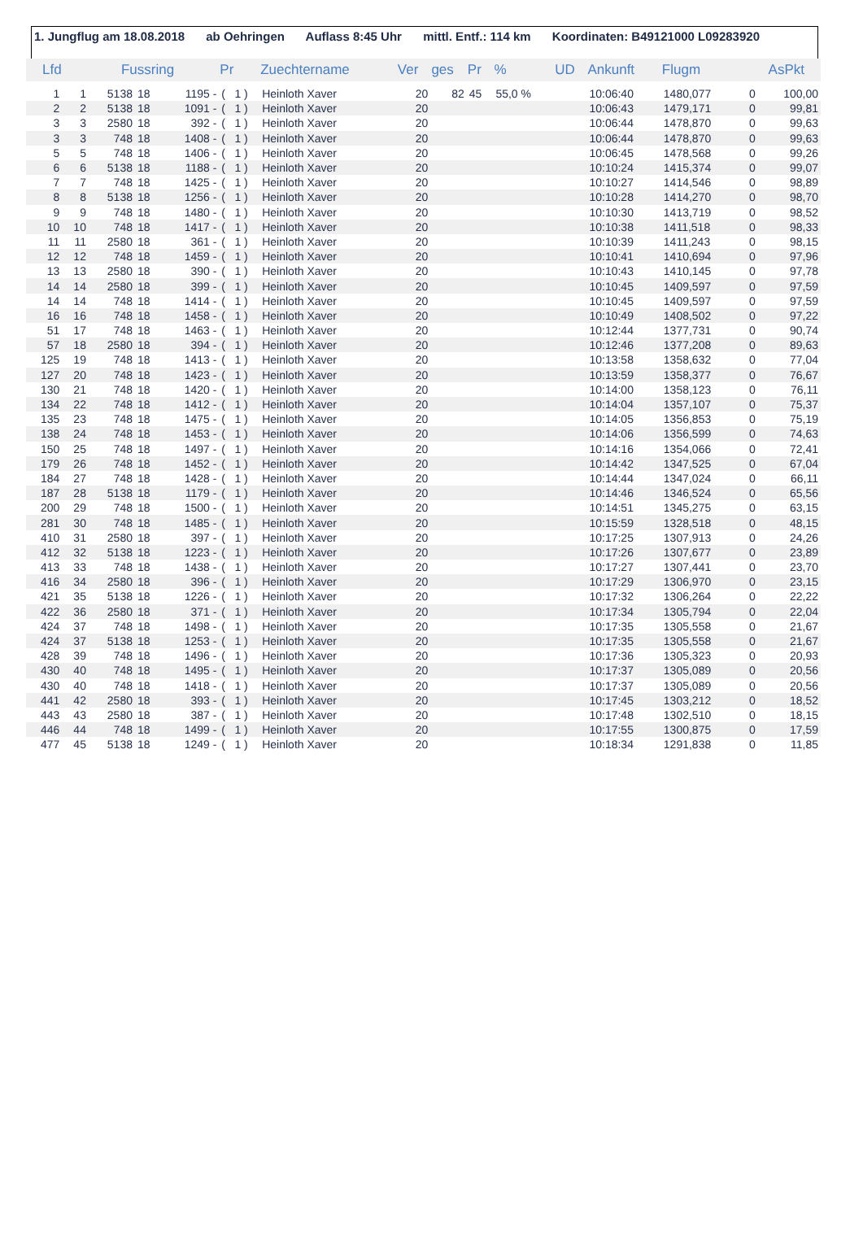1. Jungflug am 18.08.2018 ab Oehringen Auflass 8:45 Uhr mittl. Entf.: 114 km Koordinaten: B49121000 L09283920
| Lfd | | Fussring | | | Pr | | Zuechtername | Ver | ges | Pr | % | UD | Ankunft | Flugm | AsPkt | |
| --- | --- | --- | --- | --- | --- | --- | --- | --- | --- | --- | --- | --- | --- | --- | --- | --- |
| 1 | 1 | 5138 | 18 | 1195 - | ( | 1 ) | Heinloth Xaver | 20 | 82 | 45 | 55,0 % | | 10:06:40 | 1480,077 | 0 | 100,00 |
| 2 | 2 | 5138 | 18 | 1091 - | ( | 1 ) | Heinloth Xaver | 20 | | | | | 10:06:43 | 1479,171 | 0 | 99,81 |
| 3 | 3 | 2580 | 18 | 392 - | ( | 1 ) | Heinloth Xaver | 20 | | | | | 10:06:44 | 1478,870 | 0 | 99,63 |
| 3 | 3 | 748 | 18 | 1408 - | ( | 1 ) | Heinloth Xaver | 20 | | | | | 10:06:44 | 1478,870 | 0 | 99,63 |
| 5 | 5 | 748 | 18 | 1406 - | ( | 1 ) | Heinloth Xaver | 20 | | | | | 10:06:45 | 1478,568 | 0 | 99,26 |
| 6 | 6 | 5138 | 18 | 1188 - | ( | 1 ) | Heinloth Xaver | 20 | | | | | 10:10:24 | 1415,374 | 0 | 99,07 |
| 7 | 7 | 748 | 18 | 1425 - | ( | 1 ) | Heinloth Xaver | 20 | | | | | 10:10:27 | 1414,546 | 0 | 98,89 |
| 8 | 8 | 5138 | 18 | 1256 - | ( | 1 ) | Heinloth Xaver | 20 | | | | | 10:10:28 | 1414,270 | 0 | 98,70 |
| 9 | 9 | 748 | 18 | 1480 - | ( | 1 ) | Heinloth Xaver | 20 | | | | | 10:10:30 | 1413,719 | 0 | 98,52 |
| 10 | 10 | 748 | 18 | 1417 - | ( | 1 ) | Heinloth Xaver | 20 | | | | | 10:10:38 | 1411,518 | 0 | 98,33 |
| 11 | 11 | 2580 | 18 | 361 - | ( | 1 ) | Heinloth Xaver | 20 | | | | | 10:10:39 | 1411,243 | 0 | 98,15 |
| 12 | 12 | 748 | 18 | 1459 - | ( | 1 ) | Heinloth Xaver | 20 | | | | | 10:10:41 | 1410,694 | 0 | 97,96 |
| 13 | 13 | 2580 | 18 | 390 - | ( | 1 ) | Heinloth Xaver | 20 | | | | | 10:10:43 | 1410,145 | 0 | 97,78 |
| 14 | 14 | 2580 | 18 | 399 - | ( | 1 ) | Heinloth Xaver | 20 | | | | | 10:10:45 | 1409,597 | 0 | 97,59 |
| 14 | 14 | 748 | 18 | 1414 - | ( | 1 ) | Heinloth Xaver | 20 | | | | | 10:10:45 | 1409,597 | 0 | 97,59 |
| 16 | 16 | 748 | 18 | 1458 - | ( | 1 ) | Heinloth Xaver | 20 | | | | | 10:10:49 | 1408,502 | 0 | 97,22 |
| 51 | 17 | 748 | 18 | 1463 - | ( | 1 ) | Heinloth Xaver | 20 | | | | | 10:12:44 | 1377,731 | 0 | 90,74 |
| 57 | 18 | 2580 | 18 | 394 - | ( | 1 ) | Heinloth Xaver | 20 | | | | | 10:12:46 | 1377,208 | 0 | 89,63 |
| 125 | 19 | 748 | 18 | 1413 - | ( | 1 ) | Heinloth Xaver | 20 | | | | | 10:13:58 | 1358,632 | 0 | 77,04 |
| 127 | 20 | 748 | 18 | 1423 - | ( | 1 ) | Heinloth Xaver | 20 | | | | | 10:13:59 | 1358,377 | 0 | 76,67 |
| 130 | 21 | 748 | 18 | 1420 - | ( | 1 ) | Heinloth Xaver | 20 | | | | | 10:14:00 | 1358,123 | 0 | 76,11 |
| 134 | 22 | 748 | 18 | 1412 - | ( | 1 ) | Heinloth Xaver | 20 | | | | | 10:14:04 | 1357,107 | 0 | 75,37 |
| 135 | 23 | 748 | 18 | 1475 - | ( | 1 ) | Heinloth Xaver | 20 | | | | | 10:14:05 | 1356,853 | 0 | 75,19 |
| 138 | 24 | 748 | 18 | 1453 - | ( | 1 ) | Heinloth Xaver | 20 | | | | | 10:14:06 | 1356,599 | 0 | 74,63 |
| 150 | 25 | 748 | 18 | 1497 - | ( | 1 ) | Heinloth Xaver | 20 | | | | | 10:14:16 | 1354,066 | 0 | 72,41 |
| 179 | 26 | 748 | 18 | 1452 - | ( | 1 ) | Heinloth Xaver | 20 | | | | | 10:14:42 | 1347,525 | 0 | 67,04 |
| 184 | 27 | 748 | 18 | 1428 - | ( | 1 ) | Heinloth Xaver | 20 | | | | | 10:14:44 | 1347,024 | 0 | 66,11 |
| 187 | 28 | 5138 | 18 | 1179 - | ( | 1 ) | Heinloth Xaver | 20 | | | | | 10:14:46 | 1346,524 | 0 | 65,56 |
| 200 | 29 | 748 | 18 | 1500 - | ( | 1 ) | Heinloth Xaver | 20 | | | | | 10:14:51 | 1345,275 | 0 | 63,15 |
| 281 | 30 | 748 | 18 | 1485 - | ( | 1 ) | Heinloth Xaver | 20 | | | | | 10:15:59 | 1328,518 | 0 | 48,15 |
| 410 | 31 | 2580 | 18 | 397 - | ( | 1 ) | Heinloth Xaver | 20 | | | | | 10:17:25 | 1307,913 | 0 | 24,26 |
| 412 | 32 | 5138 | 18 | 1223 - | ( | 1 ) | Heinloth Xaver | 20 | | | | | 10:17:26 | 1307,677 | 0 | 23,89 |
| 413 | 33 | 748 | 18 | 1438 - | ( | 1 ) | Heinloth Xaver | 20 | | | | | 10:17:27 | 1307,441 | 0 | 23,70 |
| 416 | 34 | 2580 | 18 | 396 - | ( | 1 ) | Heinloth Xaver | 20 | | | | | 10:17:29 | 1306,970 | 0 | 23,15 |
| 421 | 35 | 5138 | 18 | 1226 - | ( | 1 ) | Heinloth Xaver | 20 | | | | | 10:17:32 | 1306,264 | 0 | 22,22 |
| 422 | 36 | 2580 | 18 | 371 - | ( | 1 ) | Heinloth Xaver | 20 | | | | | 10:17:34 | 1305,794 | 0 | 22,04 |
| 424 | 37 | 748 | 18 | 1498 - | ( | 1 ) | Heinloth Xaver | 20 | | | | | 10:17:35 | 1305,558 | 0 | 21,67 |
| 424 | 37 | 5138 | 18 | 1253 - | ( | 1 ) | Heinloth Xaver | 20 | | | | | 10:17:35 | 1305,558 | 0 | 21,67 |
| 428 | 39 | 748 | 18 | 1496 - | ( | 1 ) | Heinloth Xaver | 20 | | | | | 10:17:36 | 1305,323 | 0 | 20,93 |
| 430 | 40 | 748 | 18 | 1495 - | ( | 1 ) | Heinloth Xaver | 20 | | | | | 10:17:37 | 1305,089 | 0 | 20,56 |
| 430 | 40 | 748 | 18 | 1418 - | ( | 1 ) | Heinloth Xaver | 20 | | | | | 10:17:37 | 1305,089 | 0 | 20,56 |
| 441 | 42 | 2580 | 18 | 393 - | ( | 1 ) | Heinloth Xaver | 20 | | | | | 10:17:45 | 1303,212 | 0 | 18,52 |
| 443 | 43 | 2580 | 18 | 387 - | ( | 1 ) | Heinloth Xaver | 20 | | | | | 10:17:48 | 1302,510 | 0 | 18,15 |
| 446 | 44 | 748 | 18 | 1499 - | ( | 1 ) | Heinloth Xaver | 20 | | | | | 10:17:55 | 1300,875 | 0 | 17,59 |
| 477 | 45 | 5138 | 18 | 1249 - | ( | 1 ) | Heinloth Xaver | 20 | | | | | 10:18:34 | 1291,838 | 0 | 11,85 |